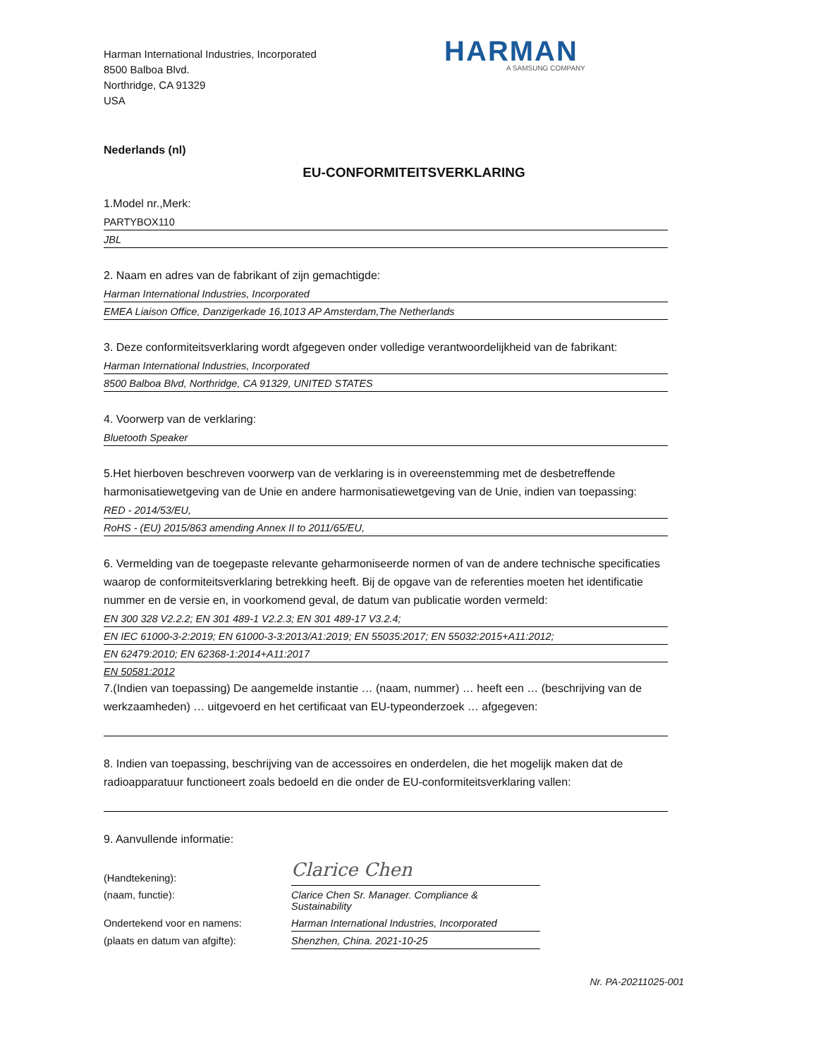Harman International Industries, Incorporated
8500 Balboa Blvd.
Northridge, CA 91329
USA
HARMAN
A SAMSUNG COMPANY
Nederlands (nl)
EU-CONFORMITEITSVERKLARING
1.Model nr.,Merk:
PARTYBOX110
JBL
2. Naam en adres van de fabrikant of zijn gemachtigde:
Harman International Industries, Incorporated
EMEA Liaison Office, Danzigerkade 16,1013 AP Amsterdam,The Netherlands
3. Deze conformiteitsverklaring wordt afgegeven onder volledige verantwoordelijkheid van de fabrikant:
Harman International Industries, Incorporated
8500 Balboa Blvd, Northridge, CA 91329, UNITED STATES
4. Voorwerp van de verklaring:
Bluetooth Speaker
5.Het hierboven beschreven voorwerp van de verklaring is in overeenstemming met de desbetreffende harmonisatiewetgeving van de Unie en andere harmonisatiewetgeving van de Unie, indien van toepassing:
RED - 2014/53/EU,
RoHS - (EU) 2015/863 amending Annex II to 2011/65/EU,
6. Vermelding van de toegepaste relevante geharmoniseerde normen of van de andere technische specificaties waarop de conformiteitsverklaring betrekking heeft. Bij de opgave van de referenties moeten het identificatie nummer en de versie en, in voorkomend geval, de datum van publicatie worden vermeld:
EN 300 328 V2.2.2; EN 301 489-1 V2.2.3; EN 301 489-17 V3.2.4;
EN IEC 61000-3-2:2019; EN 61000-3-3:2013/A1:2019; EN 55035:2017; EN 55032:2015+A11:2012;
EN 62479:2010; EN 62368-1:2014+A11:2017
EN 50581:2012
7.(Indien van toepassing) De aangemelde instantie … (naam, nummer) … heeft een … (beschrijving van de werkzaamheden) … uitgevoerd en het certificaat van EU-typeonderzoek … afgegeven:
8. Indien van toepassing, beschrijving van de accessoires en onderdelen, die het mogelijk maken dat de radioapparatuur functioneert zoals bedoeld en die onder de EU-conformiteitsverklaring vallen:
9. Aanvullende informatie:
(Handtekening):
Clarice Chen
(naam, functie):
Clarice Chen Sr. Manager. Compliance & Sustainability
Ondertekend voor en namens:
Harman International Industries, Incorporated
(plaats en datum van afgifte):
Shenzhen, China. 2021-10-25
Nr. PA-20211025-001